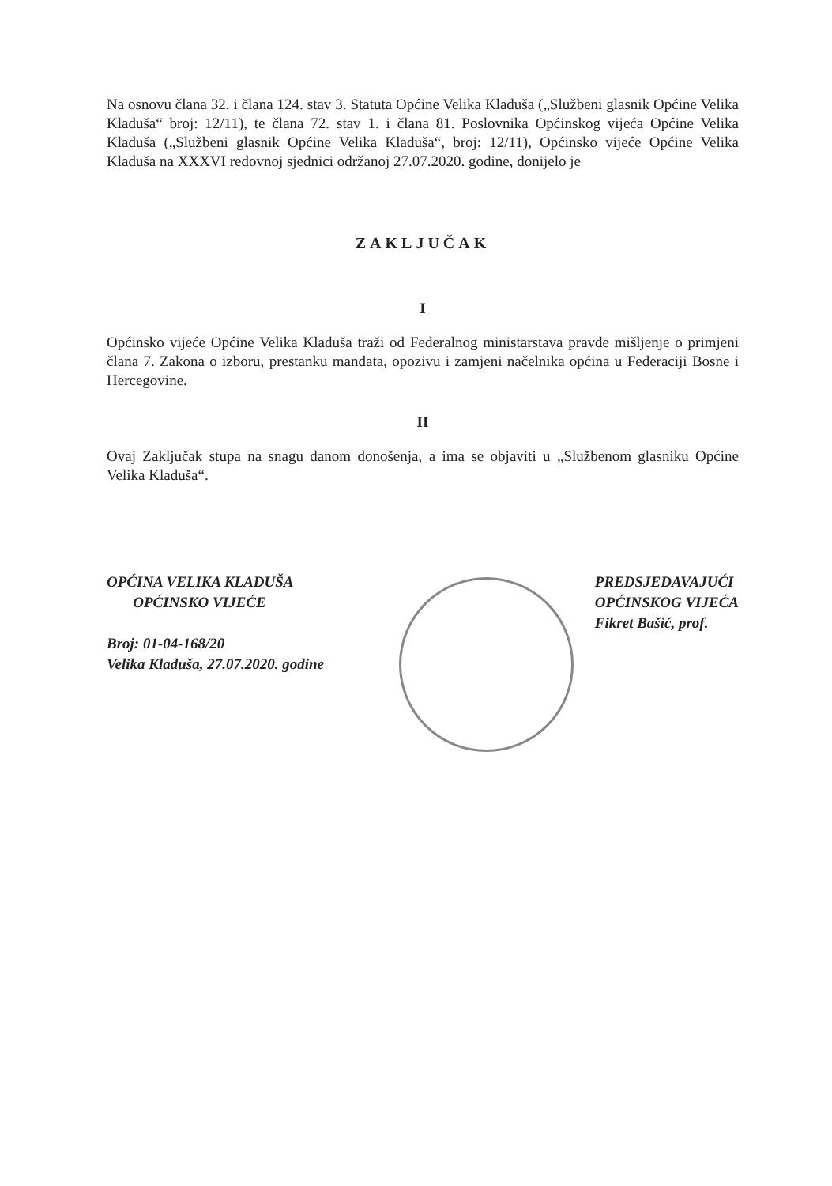Na osnovu člana 32. i člana 124. stav 3. Statuta Općine Velika Kladuša („Službeni glasnik Općine Velika Kladuša“ broj: 12/11), te člana 72. stav 1. i člana 81. Poslovnika Općinskog vijeća Općine Velika Kladuša („Službeni glasnik Općine Velika Kladuša“, broj: 12/11), Općinsko vijeće Općine Velika Kladuša na XXXVI redovnoj sjednici održanoj 27.07.2020. godine, donijelo je
ZAKLJUČAK
I
Općinsko vijeće Općine Velika Kladuša traži od Federalnog ministarstava pravde mišljenje o primjeni člana 7. Zakona o izboru, prestanku mandata, opozivu i zamjeni načelnika općina u Federaciji Bosne i Hercegovine.
II
Ovaj Zaključak stupa na snagu danom donošenja, a ima se objaviti u „Službenom glasniku Općine Velika Kladuša“.
OPĆINA VELIKA KLADUŠA
OPĆINSKO VIJEĆE
Broj: 01-04-168/20
Velika Kladuša, 27.07.2020. godine
PREDSJEDAVAJUĆI
OPĆINSKOG VIJEĆA
Fikret Bašić, prof.